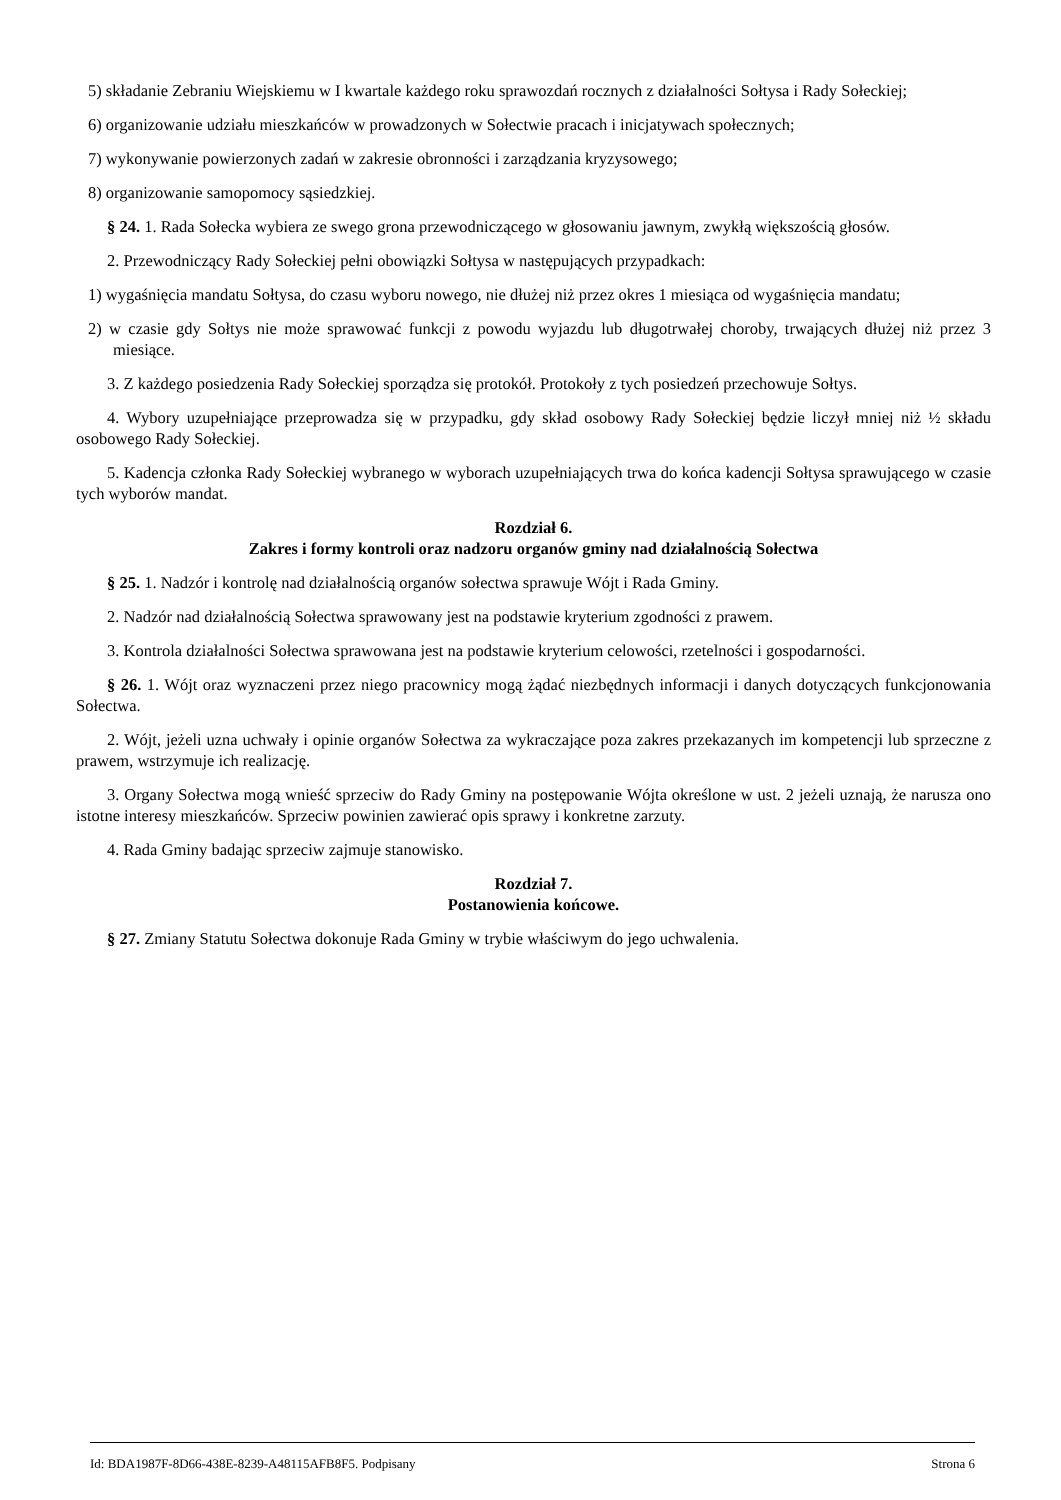5) składanie Zebraniu Wiejskiemu w I kwartale każdego roku sprawozdań rocznych z działalności Sołtysa i Rady Sołeckiej;
6) organizowanie udziału mieszkańców w prowadzonych w Sołectwie pracach i inicjatywach społecznych;
7) wykonywanie powierzonych zadań w zakresie obronności i zarządzania kryzysowego;
8) organizowanie samopomocy sąsiedzkiej.
§ 24. 1. Rada Sołecka wybiera ze swego grona przewodniczącego w głosowaniu jawnym, zwykłą większością głosów.
2. Przewodniczący Rady Sołeckiej pełni obowiązki Sołtysa w następujących przypadkach:
1) wygaśnięcia mandatu Sołtysa, do czasu wyboru nowego, nie dłużej niż przez okres 1 miesiąca od wygaśnięcia mandatu;
2) w czasie gdy Sołtys nie może sprawować funkcji z powodu wyjazdu lub długotrwałej choroby, trwających dłużej niż przez 3 miesiące.
3. Z każdego posiedzenia Rady Sołeckiej sporządza się protokół. Protokoły z tych posiedzeń przechowuje Sołtys.
4. Wybory uzupełniające przeprowadza się w przypadku, gdy skład osobowy Rady Sołeckiej będzie liczył mniej niż ½ składu osobowego Rady Sołeckiej.
5. Kadencja członka Rady Sołeckiej wybranego w wyborach uzupełniających trwa do końca kadencji Sołtysa sprawującego w czasie tych wyborów mandat.
Rozdział 6.
Zakres i formy kontroli oraz nadzoru organów gminy nad działalnością Sołectwa
§ 25. 1. Nadzór i kontrolę nad działalnością organów sołectwa sprawuje Wójt i Rada Gminy.
2. Nadzór nad działalnością Sołectwa sprawowany jest na podstawie kryterium zgodności z prawem.
3. Kontrola działalności Sołectwa sprawowana jest na podstawie kryterium celowości, rzetelności i gospodarności.
§ 26. 1. Wójt oraz wyznaczeni przez niego pracownicy mogą żądać niezbędnych informacji i danych dotyczących funkcjonowania Sołectwa.
2. Wójt, jeżeli uzna uchwały i opinie organów Sołectwa za wykraczające poza zakres przekazanych im kompetencji lub sprzeczne z prawem, wstrzymuje ich realizację.
3. Organy Sołectwa mogą wnieść sprzeciw do Rady Gminy na postępowanie Wójta określone w ust. 2 jeżeli uznają, że narusza ono istotne interesy mieszkańców. Sprzeciw powinien zawierać opis sprawy i konkretne zarzuty.
4. Rada Gminy badając sprzeciw zajmuje stanowisko.
Rozdział 7.
Postanowienia końcowe.
§ 27. Zmiany Statutu Sołectwa dokonuje Rada Gminy w trybie właściwym do jego uchwalenia.
Id: BDA1987F-8D66-438E-8239-A48115AFB8F5. Podpisany Strona 6